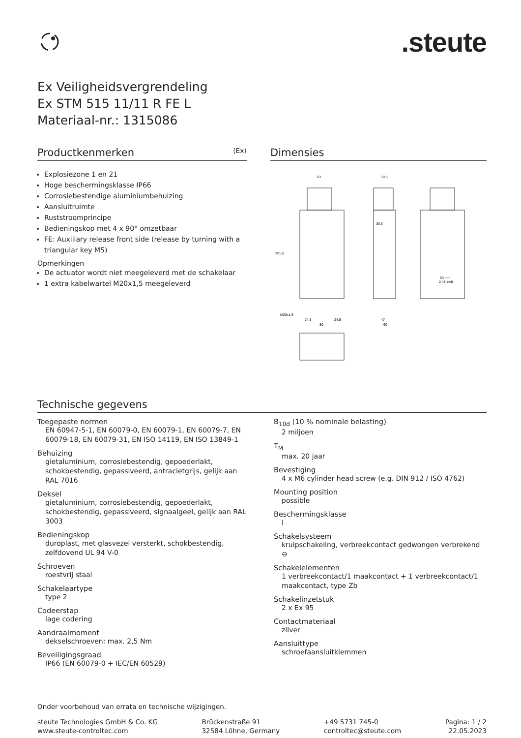.steute
Ex Veiligheidsvergrendeling
Ex STM 515 11/11 R FE L
Materiaal-nr.: 1315086
Productkenmerken ⟨Ex⟩
Explosiezone 1 en 21
Hoge beschermingsklasse IP66
Corrosiebestendige aluminiumbehuizing
Aansluitruimte
Ruststroomprincipe
Bedieningskop met 4 x 90° omzetbaar
FE: Auxiliary release front side (release by turning with a triangular key M5)
Opmerkingen
De actuator wordt niet meegeleverd met de schakelaar
1 extra kabelwartel M20x1,5 meegeleverd
Dimensies
63
19.5
201,5
M20x1,5
24.5
24.5
80
47
60
36.5
63 mm
2.48 inch
Technische gegevens
Toegepaste normen
EN 60947-5-1, EN 60079-0, EN 60079-1, EN 60079-7, EN 60079-18, EN 60079-31, EN ISO 14119, EN ISO 13849-1
Behuizing
gietaluminium, corrosiebestendig, gepoederlakt, schokbestendig, gepassiveerd, antracietgrijs, gelijk aan RAL 7016
Deksel
gietaluminium, corrosiebestendig, gepoederlakt, schokbestendig, gepassiveerd, signaalgeel, gelijk aan RAL 3003
Bedieningskop
duroplast, met glasvezel versterkt, schokbestendig, zelfdovend UL 94 V-0
Schroeven
roestvrij staal
Schakelaartype
type 2
Codeerstap
lage codering
Aandraaimoment
dekselschroeven: max. 2,5 Nm
Beveiligingsgraad
IP66 (EN 60079-0 + IEC/EN 60529)
B<sub>10d</sub> (10 % nominale belasting)
2 miljoen
T<sub>M</sub>
max. 20 jaar
Bevestiging
4 x M6 cylinder head screw (e.g. DIN 912 / ISO 4762)
Mounting position
possible
Beschermingsklasse
I
Schakelsysteem
kruipschakeling, verbreekcontact gedwongen verbrekend ⊖
Schakelelementen
1 verbreekcontact/1 maakcontact + 1 verbreekcontact/1 maakcontact, type Zb
Schakelinzetstuk
2 x Ex 95
Contactmateriaal
zilver
Aansluittype
schroefaansluitklemmen
Onder voorbehoud van errata en technische wijzigingen.
steute Technologies GmbH & Co. KG
www.steute-controltec.com
Brückenstraße 91
32584 Löhne, Germany
+49 5731 745-0
controltec@steute.com
Pagina: 1 / 2
22.05.2023